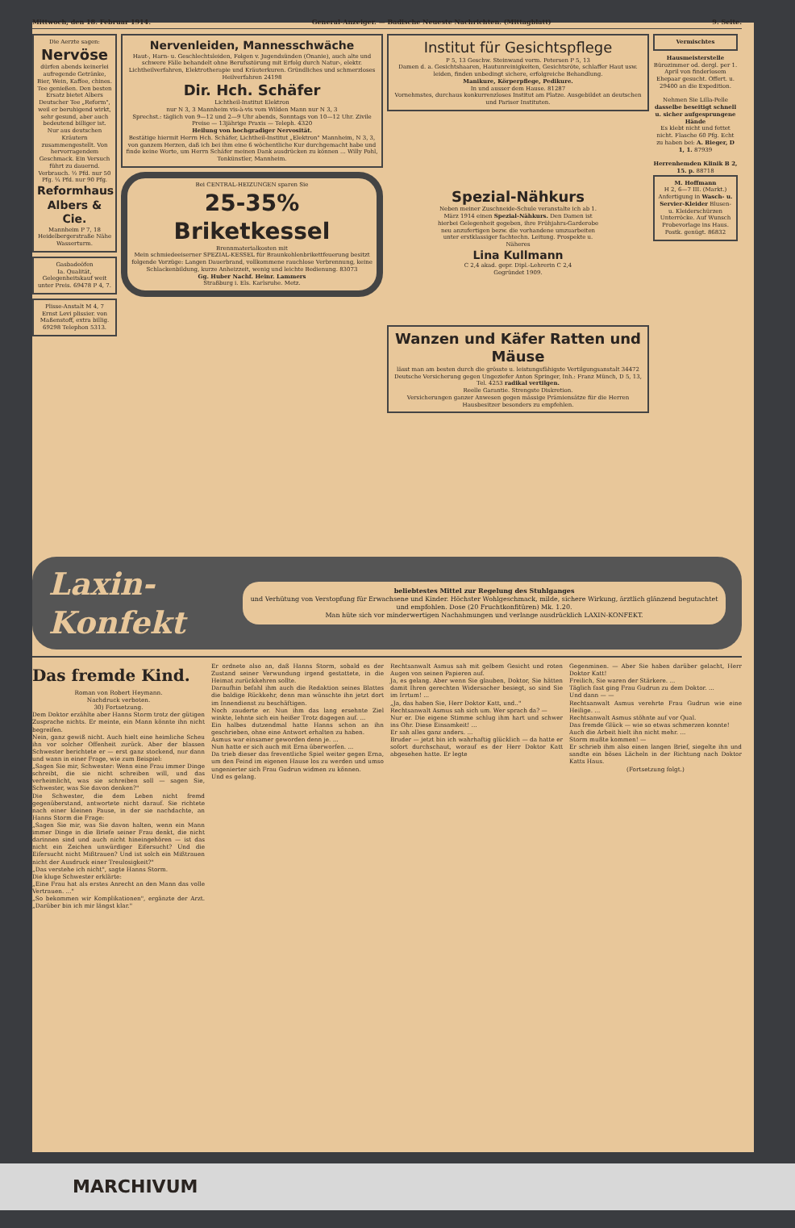Mittwoch, den 18. Februar 1914. General-Anzeiger. — Badische Neueste Nachrichten. (Mittagblatt) 9. Seite.
Die Aerzte sagen:
Nervöse
dürfen abends keinerlei aufregende Getränke, Bier, Wein, Kaffee, chines. Tee genießen. Den besten Ersatz bietet Albers Deutscher Tee „Reform", weil er beruhigend wirkt, sehr gesund, aber auch bedeutend billiger ist. Nur aus deutschen Kräutern zusammengestellt. Von hervorragendem Geschmack. Ein Versuch führt zu dauernd. Verbrauch. ½ Pfd. nur 50 Pfg. ¼ Pfd. nur 90 Pfg.
Reformhaus Albers & Cie.
Mannheim P 7, 18 Heidelbergerstraße Nähe Wasserturm.
Gasbadeöfen
Ia. Qualität, Gelegenheitskauf weit unter Preis. 69478 P 4, 7.
Plisse-Anstalt M 4, 7
Ernst Levi plissier. von Maßenstoff, extra billig. 69298 Telephon 5313.
Nervenleiden, Mannesschwäche
Haut-, Harn- u. Geschlechtsleiden, Folgen v. Jugendsünden (Onanie), auch alte und schwere Fälle behandelt ohne Berufsstörung mit Erfolg durch Natur-, elektr. Lichtheilverfahren, Elektrotherapie und Kräuterkuren. Gründliches und schmerzloses Heilverfahren 24198
Dir. Hch. Schäfer
Lichtheil-Institut Elektron
nur N 3, 3 Mannheim vis-à-vis vom Wilden Mann nur N 3, 3
Sprechst.: täglich von 9—12 und 2—9 Uhr abends, Sonntags von 10—12 Uhr. Zivile Preise — 13jährige Praxis — Teleph. 4320
Heilung von hochgradiger Nervosität.
Bestätige hiermit Herrn Hch. Schäfer, Lichtheil-Institut „Elektron" Mannheim, N 3, 3, von ganzem Herzen, daß ich bei ihm eine 6 wöchentliche Kur durchgemacht habe und finde keine Worte, um Herrn Schäfer meinen Dank ausdrücken zu können ... Willy Pohl, Tonkünstler, Mannheim.
Bei CENTRAL-HEIZUNGEN sparen Sie
25-35% Briketkessel
Brennmaterialkosten mit
Mein schmiedeeiserner SPEZIAL-KESSEL für Braunkohlenbrikettfeuerung besitzt folgende Vorzüge: Langen Dauerbrand, vollkommene rauchlose Verbrennung, keine Schlackenbildung, kurze Anheizzeit, wenig und leichte Bedienung. 83073
Gg. Huber Nachf. Heinr. Lammers
Straßburg i. Els. Karlsruhe. Metz.
Institut für Gesichtspflege
P 5, 13 Geschw. Steinwand vorm. Petersen P 5, 13
Damen d. a. Gesichtshaaren, Hautunreinigkeiten, Gesichtsröte, schlaffer Haut usw. leiden, finden unbedingt sichere, erfolgreiche Behandlung.
Manikure, Körperpflege, Pedikure.
In und ausser dem Hause. 81287
Vornehmstes, durchaus konkurrenzloses Institut am Platze. Ausgebildet an deutschen und Pariser Instituten.
Spezial-Nähkurs
Neben meiner Zuschneide-Schule veranstalte ich ab 1. März 1914 einen Spezial-Nähkurs. Den Damen ist hierbei Gelegenheit gegeben, ihre Frühjahrs-Garderobe neu anzufertigen bezw. die vorhandene umzuarbeiten unter erstklassiger fachtechn. Leitung. Prospekte u. Näheres
Lina Kullmann
C 2,4 akad. gepr. Dipl.-Lehrerin C 2,4
Gegründet 1909.
Wanzen und Käfer Ratten und Mäuse
lässt man am besten durch die grösste u. leistungsfähigste Vertilgungsanstalt 34472 Deutsche Versicherung gegen Ungeziefer Anton Springer, Inh.: Franz Münch, D 5, 13, Tel. 4253 radikal vertilgen.
Reelle Garantie. Strengste Diskretion.
Versicherungen ganzer Anwesen gegen mässige Prämiensätze für die Herren Hausbesitzer besonders zu empfehlen.
Vermischtes
Hausmeisterstelle
Bürozimmer od. dergl. per 1. April von finderlosem Ehepaar gesucht. Offert. u. 29400 an die Expedition.
Nehmen Sie Lilla-Pelle
dasselbe beseitigt schnell u. sicher aufgesprungene Hände
Es klebt nicht und fettet nicht. Flasche 60 Pfg. Echt zu haben bei: A. Bieger, D 1, 1. 87939
Herrenhemden Klinik B 2, 15. p. 88718
M. Hoffmann
H 2, 6—7 III. (Markt.) Anfertigung in Wasch- u. Servier-Kleider Blusen- u. Kleiderschürzen Unterröcke. Auf Wunsch Probevorlage ins Haus. Postk. genügt. 86832
Laxin-Konfekt
beliebtestes Mittel zur Regelung des Stuhlganges
und Verhütung von Verstopfung für Erwachsene und Kinder. Höchster Wohlgeschmack, milde, sichere Wirkung, ärztlich glänzend begutachtet und empfohlen. Dose (20 Fruchtkonfitüren) Mk. 1.20.
Man hüte sich vor minderwertigen Nachahmungen und verlange ausdrücklich LAXIN-KONFEKT.
Das fremde Kind.
Roman von Robert Heymann.
Nachdruck verboten.
30) Fortsetzung.Dem Doktor erzählte aber Hanns Storm trotz der gütigen Zusprache nichts. Er meinte, ein Mann könnte ihn nicht begreifen.
Nein, ganz gewiß nicht. Auch hielt eine heimliche Scheu ihn vor solcher Offenheit zurück. Aber der blassen Schwester berichtete er — erst ganz stockend, nur dann und wann in einer Frage, wie zum Beispiel:
„Sagen Sie mir, Schwester: Wenn eine Frau immer Dinge schreibt, die sie nicht schreiben will, und das verheimlicht, was sie schreiben soll — sagen Sie, Schwester, was Sie davon denken?"
Die Schwester, die dem Leben nicht fremd gegenüberstand, antwortete nicht darauf. Sie richtete nach einer kleinen Pause, in der sie nachdachte, an Hanns Storm die Frage:
„Sagen Sie mir, was Sie davon halten, wenn ein Mann immer Dinge in die Briefe seiner Frau denkt, die nicht darinnen sind und auch nicht hineingehören — ist das nicht ein Zeichen unwürdiger Eifersucht? Und die Eifersucht nicht Mißtrauen? Und ist solch ein Mißtrauen nicht der Ausdruck einer Treulosigkeit?"
„Das verstehe ich nicht", sagte Hanns Storm.
Die kluge Schwester erklärte:
„Eine Frau hat als erstes Anrecht an den Mann das volle Vertrauen. ..."
„So bekommen wir Komplikationen", ergänzte der Arzt. „Darüber bin ich mir längst klar."
Er ordnete also an, daß Hanns Storm, sobald es der Zustand seiner Verwundung irgend gestattete, in die Heimat zurückkehren sollte.
Daraufhin befahl ihm auch die Redaktion seines Blattes die baldige Rückkehr, denn man wünschte ihn jetzt dort im Innendienst zu beschäftigen.
Noch zauderte er. Nun ihm das lang ersehnte Ziel winkte, lehnte sich ein heißer Trotz dagegen auf. ...
Ein halbes dutzendmal hatte Hanns schon an ihn geschrieben, ohne eine Antwort erhalten zu haben.
Asmus war einsamer geworden denn je. ...
Nun hatte er sich auch mit Erna überworfen. ...
Da trieb dieser das freventliche Spiel weiter gegen Erna, um den Feind im eigenen Hause los zu werden und umso ungenierter sich Frau Gudrun widmen zu können.
Und es gelang.
Rechtsanwalt Asmus sah mit gelbem Gesicht und roten Augen von seinen Papieren auf.
Ja, es gelang. Aber wenn Sie glauben, Doktor, Sie hätten damit Ihren gerechten Widersacher besiegt, so sind Sie im Irrtum! ...
„Ja, das haben Sie, Herr Doktor Katt, und.."
Rechtsanwalt Asmus sah sich um. Wer sprach da? —
Nur er. Die eigene Stimme schlug ihm hart und schwer ins Ohr. Diese Einsamkeit! ...
Er sah alles ganz anders. ...
Bruder — jetzt bin ich wahrhaftig glücklich — da hatte er sofort durchschaut, worauf es der Herr Doktor Katt abgesehen hatte. Er legte
Gegenminen. — Aber Sie haben darüber gelacht, Herr Doktor Katt!
Freilich, Sie waren der Stärkere. ...
Täglich fast ging Frau Gudrun zu dem Doktor. ...
Und dann — —
Rechtsanwalt Asmus verehrte Frau Gudrun wie eine Heilige. ...
Rechtsanwalt Asmus stöhnte auf vor Qual.
Das fremde Glück — wie so etwas schmerzen konnte!
Auch die Arbeit hielt ihn nicht mehr. ...
Storm mußte kommen! —
Er schrieb ihm also einen langen Brief, siegelte ihn und sandte ein böses Lächeln in der Richtung nach Doktor Katts Haus.
(Fortsetzung folgt.)
MARCHIVUM